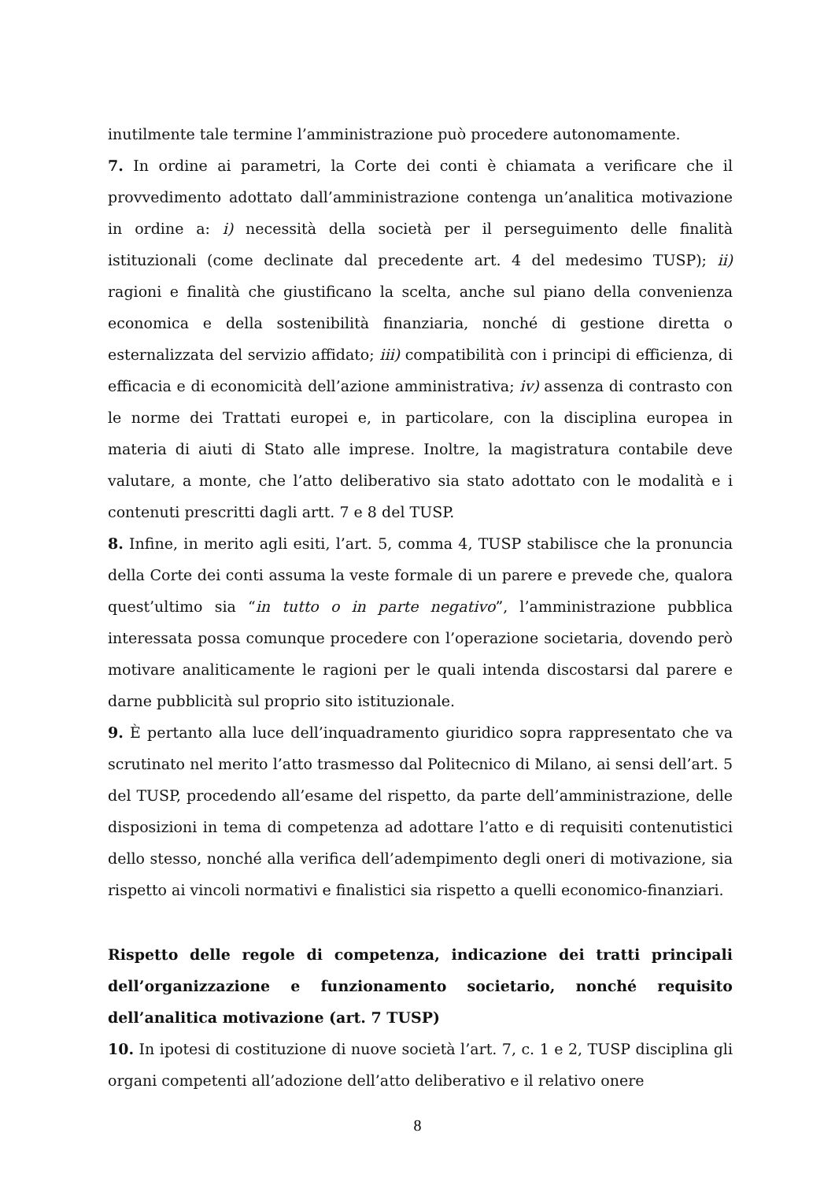inutilmente tale termine l’amministrazione può procedere autonomamente.
7. In ordine ai parametri, la Corte dei conti è chiamata a verificare che il provvedimento adottato dall’amministrazione contenga un’analitica motivazione in ordine a: i) necessità della società per il perseguimento delle finalità istituzionali (come declinate dal precedente art. 4 del medesimo TUSP); ii) ragioni e finalità che giustificano la scelta, anche sul piano della convenienza economica e della sostenibilità finanziaria, nonché di gestione diretta o esternalizzata del servizio affidato; iii) compatibilità con i principi di efficienza, di efficacia e di economicità dell’azione amministrativa; iv) assenza di contrasto con le norme dei Trattati europei e, in particolare, con la disciplina europea in materia di aiuti di Stato alle imprese. Inoltre, la magistratura contabile deve valutare, a monte, che l’atto deliberativo sia stato adottato con le modalità e i contenuti prescritti dagli artt. 7 e 8 del TUSP.
8. Infine, in merito agli esiti, l’art. 5, comma 4, TUSP stabilisce che la pronuncia della Corte dei conti assuma la veste formale di un parere e prevede che, qualora quest’ultimo sia “in tutto o in parte negativo”, l’amministrazione pubblica interessata possa comunque procedere con l’operazione societaria, dovendo però motivare analiticamente le ragioni per le quali intenda discostarsi dal parere e darne pubblicità sul proprio sito istituzionale.
9. È pertanto alla luce dell’inquadramento giuridico sopra rappresentato che va scrutinato nel merito l’atto trasmesso dal Politecnico di Milano, ai sensi dell’art. 5 del TUSP, procedendo all’esame del rispetto, da parte dell’amministrazione, delle disposizioni in tema di competenza ad adottare l’atto e di requisiti contenutistici dello stesso, nonché alla verifica dell’adempimento degli oneri di motivazione, sia rispetto ai vincoli normativi e finalistici sia rispetto a quelli economico-finanziari.
Rispetto delle regole di competenza, indicazione dei tratti principali dell’organizzazione e funzionamento societario, nonché requisito dell’analitica motivazione (art. 7 TUSP)
10. In ipotesi di costituzione di nuove società l’art. 7, c. 1 e 2, TUSP disciplina gli organi competenti all’adozione dell’atto deliberativo e il relativo onere
8